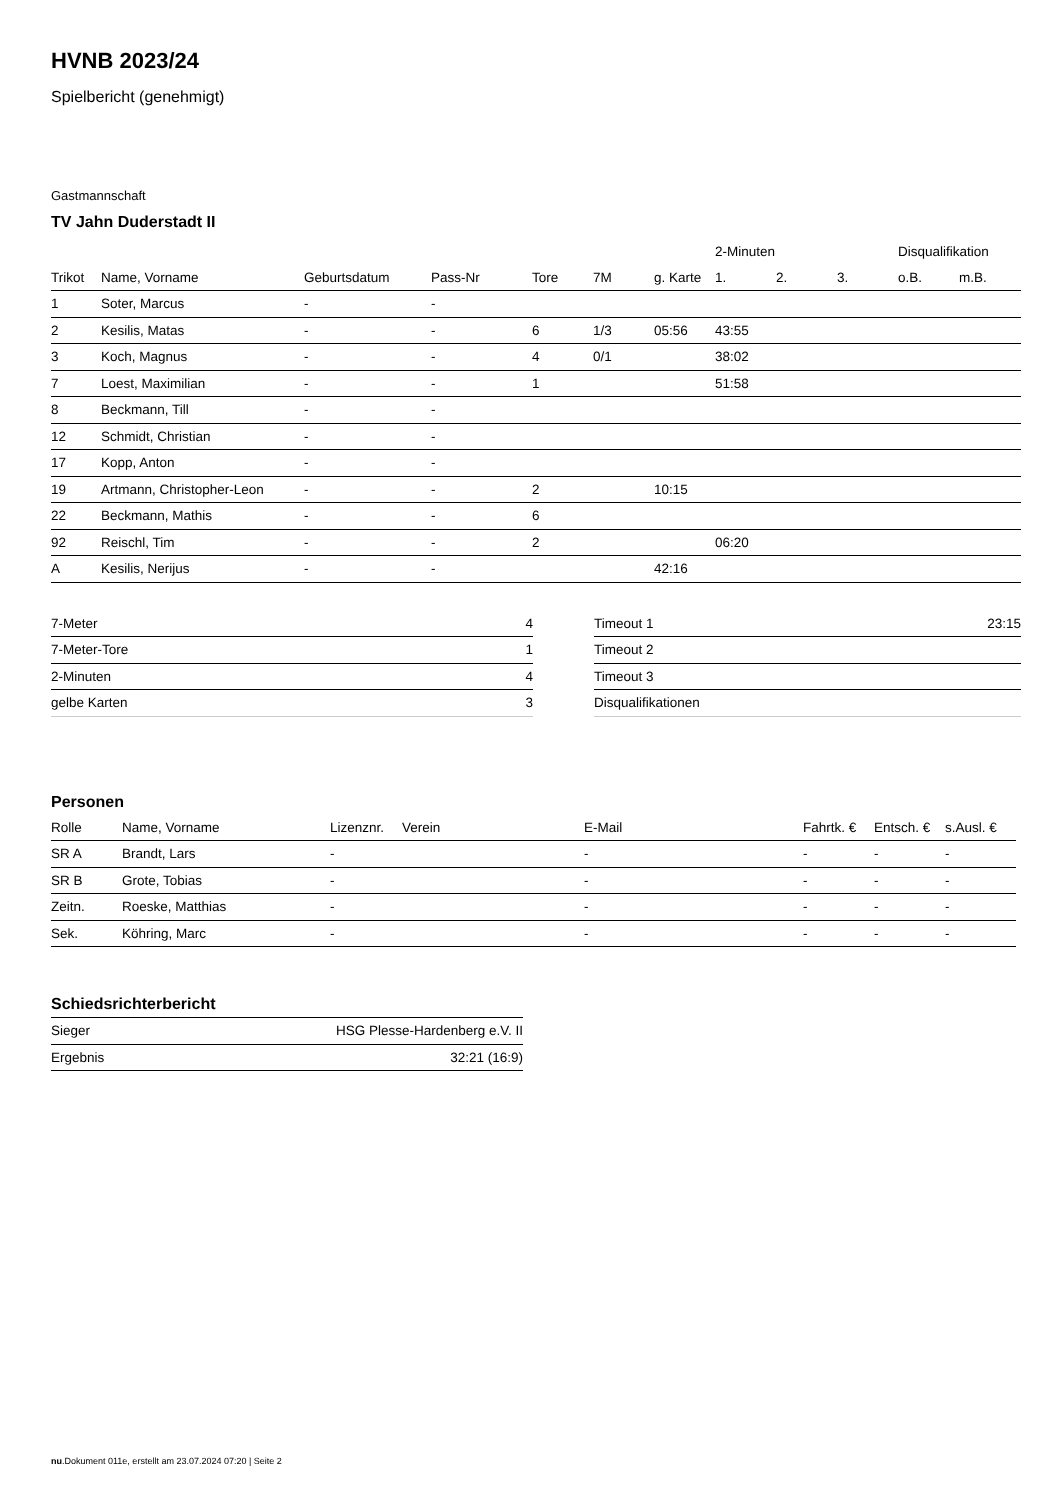HVNB 2023/24
Spielbericht (genehmigt)
Gastmannschaft
TV Jahn Duderstadt II
| | | | | | | | 2-Minuten | | | Disqualifikation | |
| --- | --- | --- | --- | --- | --- | --- | --- | --- | --- | --- | --- |
| Trikot | Name, Vorname | Geburtsdatum | Pass-Nr | Tore | 7M | g. Karte | 1. | 2. | 3. | o.B. | m.B. |
| 1 | Soter, Marcus | - | - | | | | | | | | |
| 2 | Kesilis, Matas | - | - | 6 | 1/3 | 05:56 | 43:55 | | | | |
| 3 | Koch, Magnus | - | - | 4 | 0/1 | | 38:02 | | | | |
| 7 | Loest, Maximilian | - | - | 1 | | | 51:58 | | | | |
| 8 | Beckmann, Till | - | - | | | | | | | | |
| 12 | Schmidt, Christian | - | - | | | | | | | | |
| 17 | Kopp, Anton | - | - | | | | | | | | |
| 19 | Artmann, Christopher-Leon | - | - | 2 | | 10:15 | | | | | |
| 22 | Beckmann, Mathis | - | - | 6 | | | | | | | |
| 92 | Reischl, Tim | - | - | 2 | | | 06:20 | | | | |
| A | Kesilis, Nerijus | - | - | | | 42:16 | | | | | |
| 7-Meter | 4 |
| 7-Meter-Tore | 1 |
| 2-Minuten | 4 |
| gelbe Karten | 3 |
| Timeout 1 | 23:15 |
| Timeout 2 | |
| Timeout 3 | |
| Disqualifikationen | |
Personen
| Rolle | Name, Vorname | Lizenznr. | Verein | E-Mail | Fahrtk. € | Entsch. € | s.Ausl. € |
| --- | --- | --- | --- | --- | --- | --- | --- |
| SR A | Brandt, Lars | - | | - | - | - | - |
| SR B | Grote, Tobias | - | | - | - | - | - |
| Zeitn. | Roeske, Matthias | - | | - | - | - | - |
| Sek. | Köhring, Marc | - | | - | - | - | - |
Schiedsrichterbericht
| Sieger | HSG Plesse-Hardenberg e.V. II |
| Ergebnis | 32:21 (16:9) |
nu.Dokument 011e, erstellt am 23.07.2024 07:20 | Seite 2